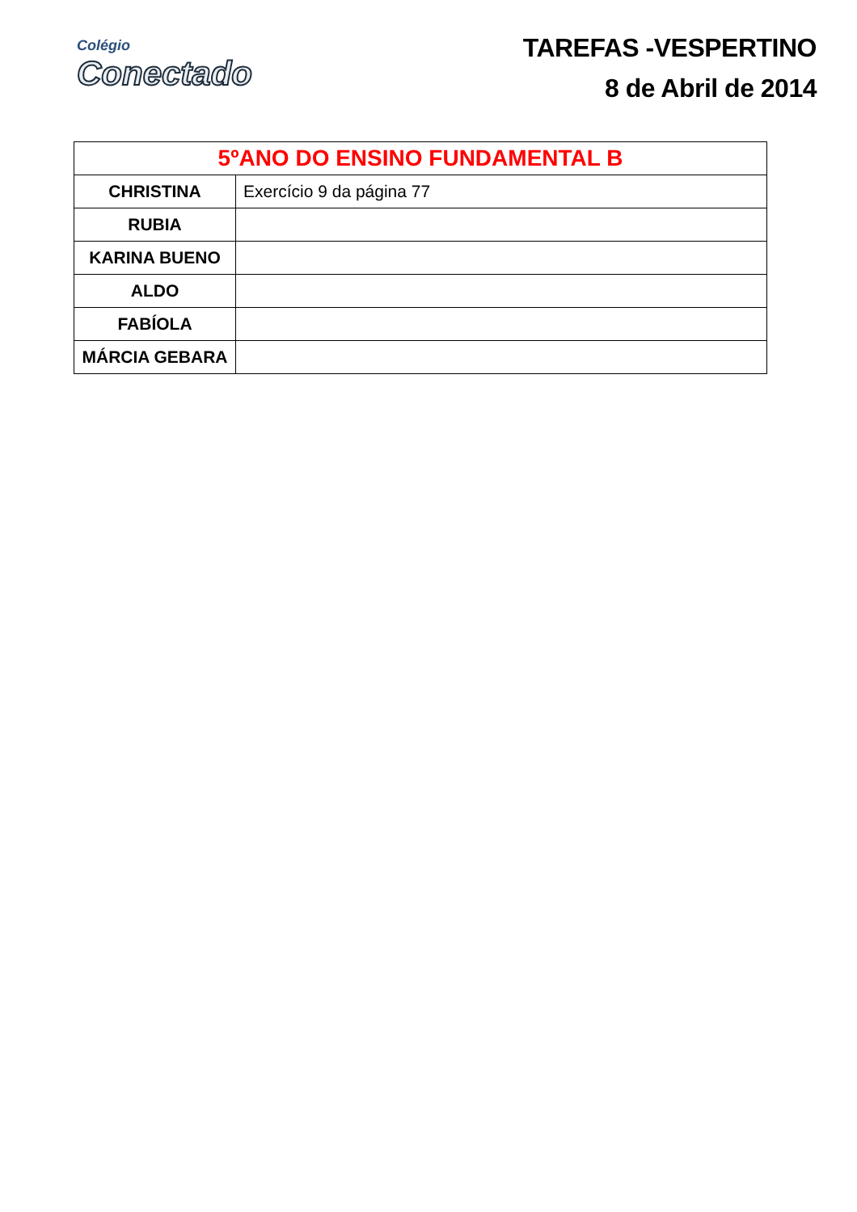Colégio
Conectado
TAREFAS -VESPERTINO
8 de Abril de 2014
| 5ºANO DO ENSINO FUNDAMENTAL B | |
| --- | --- |
| CHRISTINA | Exercício 9 da página 77 |
| RUBIA | |
| KARINA BUENO | |
| ALDO | |
| FABÍOLA | |
| MÁRCIA GEBARA | |